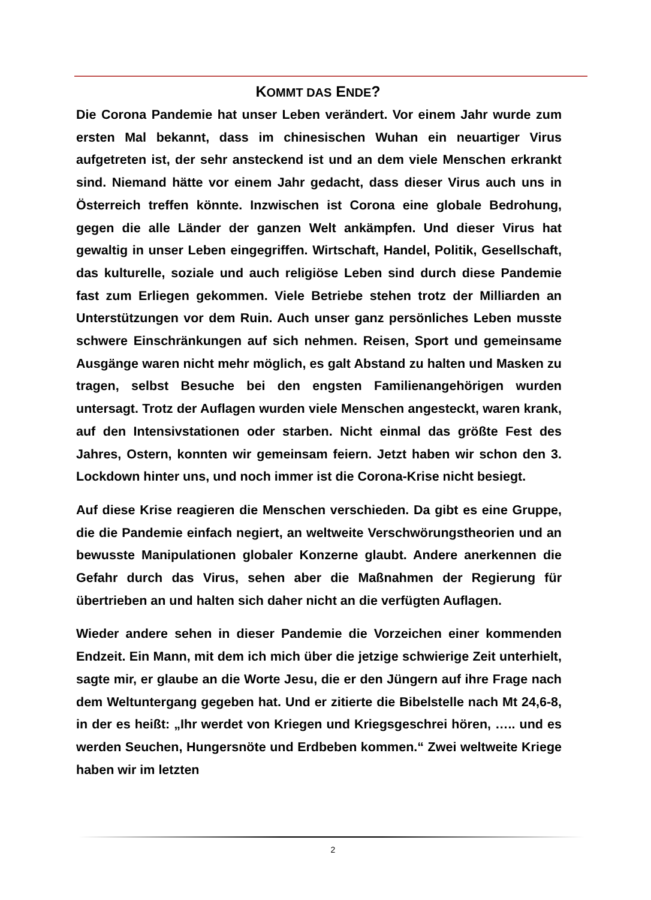KOMMT DAS ENDE?
Die Corona Pandemie hat unser Leben verändert. Vor einem Jahr wurde zum ersten Mal bekannt, dass im chinesischen Wuhan ein neuartiger Virus aufgetreten ist, der sehr ansteckend ist und an dem viele Menschen erkrankt sind. Niemand hätte vor einem Jahr gedacht, dass dieser Virus auch uns in Österreich treffen könnte. Inzwischen ist Corona eine globale Bedrohung, gegen die alle Länder der ganzen Welt ankämpfen. Und dieser Virus hat gewaltig in unser Leben eingegriffen. Wirtschaft, Handel, Politik, Gesellschaft, das kulturelle, soziale und auch religiöse Leben sind durch diese Pandemie fast zum Erliegen gekommen. Viele Betriebe stehen trotz der Milliarden an Unterstützungen vor dem Ruin. Auch unser ganz persönliches Leben musste schwere Einschränkungen auf sich nehmen. Reisen, Sport und gemeinsame Ausgänge waren nicht mehr möglich, es galt Abstand zu halten und Masken zu tragen, selbst Besuche bei den engsten Familienangehörigen wurden untersagt. Trotz der Auflagen wurden viele Menschen angesteckt, waren krank, auf den Intensivstationen oder starben. Nicht einmal das größte Fest des Jahres, Ostern, konnten wir gemeinsam feiern. Jetzt haben wir schon den 3. Lockdown hinter uns, und noch immer ist die Corona-Krise nicht besiegt.
Auf diese Krise reagieren die Menschen verschieden. Da gibt es eine Gruppe, die die Pandemie einfach negiert, an weltweite Verschwörungstheorien und an bewusste Manipulationen globaler Konzerne glaubt. Andere anerkennen die Gefahr durch das Virus, sehen aber die Maßnahmen der Regierung für übertrieben an und halten sich daher nicht an die verfügten Auflagen.
Wieder andere sehen in dieser Pandemie die Vorzeichen einer kommenden Endzeit. Ein Mann, mit dem ich mich über die jetzige schwierige Zeit unterhielt, sagte mir, er glaube an die Worte Jesu, die er den Jüngern auf ihre Frage nach dem Weltuntergang gegeben hat. Und er zitierte die Bibelstelle nach Mt 24,6-8, in der es heißt: „Ihr werdet von Kriegen und Kriegsgeschrei hören, ….. und es werden Seuchen, Hungersnöte und Erdbeben kommen.“ Zwei weltweite Kriege haben wir im letzten
2